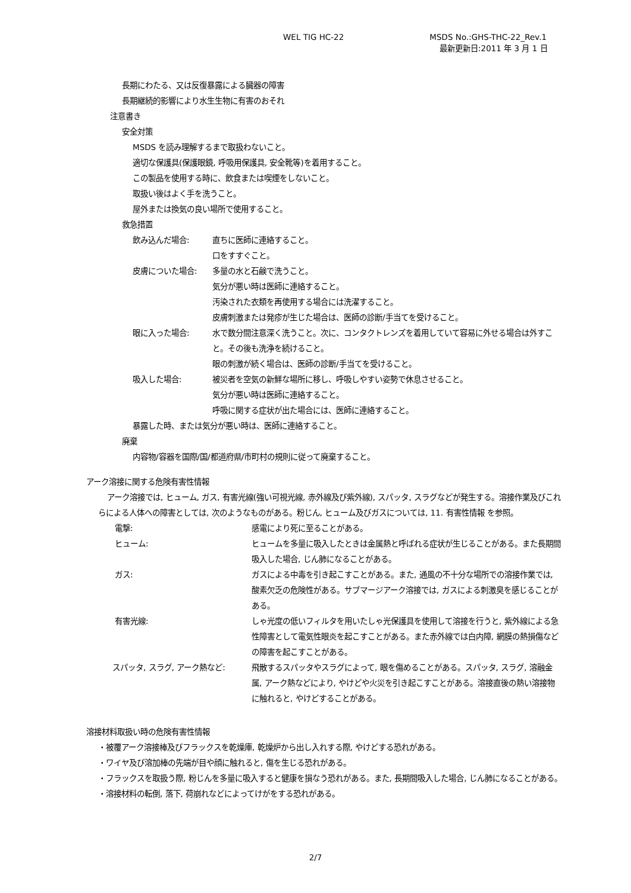WEL TIG HC-22 MSDS No.:GHS-THC-22_Rev.1
最新更新日:2011 年 3 月 1 日
長期にわたる、又は反復暴露による臓器の障害
長期継続的影響により水生生物に有害のおそれ
注意書き
安全対策
MSDS を読み理解するまで取扱わないこと。
適切な保護具(保護眼鏡, 呼吸用保護具, 安全靴等)を着用すること。
この製品を使用する時に、飲食または喫煙をしないこと。
取扱い後はよく手を洗うこと。
屋外または換気の良い場所で使用すること。
救急措置
飲み込んだ場合: 直ちに医師に連絡すること。
口をすすぐこと。
皮膚についた場合: 多量の水と石鹸で洗うこと。
気分が悪い時は医師に連絡すること。
汚染された衣類を再使用する場合には洗濯すること。
皮膚刺激または発疹が生じた場合は、医師の診断/手当てを受けること。
眼に入った場合: 水で数分間注意深く洗うこと。次に、コンタクトレンズを着用していて容易に外せる場合は外すこと。その後も洗浄を続けること。
眼の刺激が続く場合は、医師の診断/手当てを受けること。
吸入した場合: 被災者を空気の新鮮な場所に移し、呼吸しやすい姿勢で休息させること。
気分が悪い時は医師に連絡すること。
呼吸に関する症状が出た場合には、医師に連絡すること。
暴露した時、または気分が悪い時は、医師に連絡すること。
廃棄
内容物/容器を国際/国/都道府県/市町村の規則に従って廃棄すること。
アーク溶接に関する危険有害性情報
アーク溶接では, ヒューム, ガス, 有害光線(強い可視光線, 赤外線及び紫外線), スパッタ, スラグなどが発生する。溶接作業及びこれらによる人体への障害としては, 次のようなものがある。粉じん, ヒューム及びガスについては, 11. 有害性情報 を参照。
電撃: 感電により死に至ることがある。
ヒューム: ヒュームを多量に吸入したときは金属熱と呼ばれる症状が生じることがある。また長期間吸入した場合, じん肺になることがある。
ガス: ガスによる中毒を引き起こすことがある。また, 通風の不十分な場所での溶接作業では, 酸素欠乏の危険性がある。サブマージアーク溶接では, ガスによる刺激臭を感じることがある。
有害光線: しゃ光度の低いフィルタを用いたしゃ光保護具を使用して溶接を行うと, 紫外線による急性障害として電気性眼炎を起こすことがある。また赤外線では白内障, 網膜の熱損傷などの障害を起こすことがある。
スパッタ, スラグ, アーク熱など: 飛散するスパッタやスラグによって, 眼を傷めることがある。スパッタ, スラグ, 溶融金属, アーク熱などにより, やけどや火災を引き起こすことがある。溶接直後の熱い溶接物に触れると, やけどすることがある。
溶接材料取扱い時の危険有害性情報
・被覆アーク溶接棒及びフラックスを乾燥庫, 乾燥炉から出し入れする際, やけどする恐れがある。
・ワイヤ及び溶加棒の先端が目や顔に触れると, 傷を生じる恐れがある。
・フラックスを取扱う際, 粉じんを多量に吸入すると健康を損なう恐れがある。また, 長期間吸入した場合, じん肺になることがある。
・溶接材料の転倒, 落下, 荷崩れなどによってけがをする恐れがある。
2/7